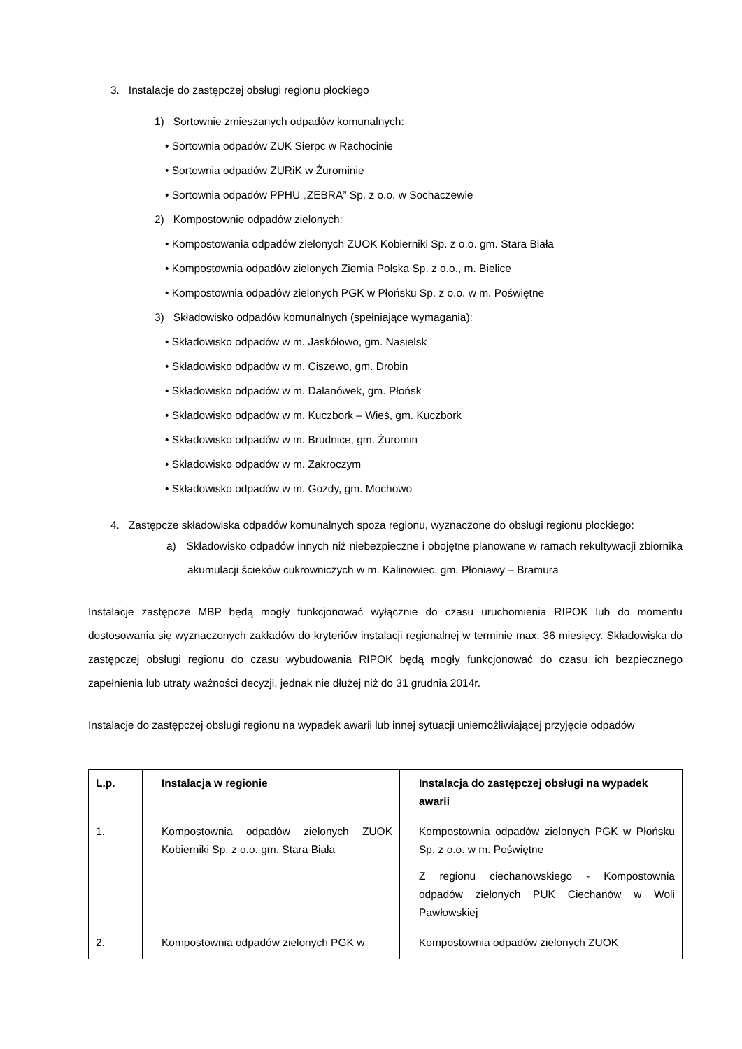3. Instalacje do zastępczej obsługi regionu płockiego
1) Sortownie zmieszanych odpadów komunalnych:
• Sortownia odpadów ZUK Sierpc w Rachocinie
• Sortownia odpadów ZURiK w Żurominie
• Sortownia odpadów PPHU „ZEBRA” Sp. z o.o. w Sochaczewie
2) Kompostownie odpadów zielonych:
• Kompostowania odpadów zielonych ZUOK Kobierniki Sp. z o.o. gm. Stara Biała
• Kompostownia odpadów zielonych Ziemia Polska Sp. z o.o., m. Bielice
• Kompostownia odpadów zielonych PGK w Płońsku Sp. z o.o. w m. Poświętne
3) Składowisko odpadów komunalnych (spełniające wymagania):
• Składowisko odpadów w m. Jaskółowo, gm. Nasielsk
• Składowisko odpadów w m. Ciszewo, gm. Drobin
• Składowisko odpadów w m. Dalanówek, gm. Płońsk
• Składowisko odpadów w m. Kuczbork – Wieś, gm. Kuczbork
• Składowisko odpadów w m. Brudnice, gm. Żuromin
• Składowisko odpadów w m. Zakroczym
• Składowisko odpadów w m. Gozdy, gm. Mochowo
4. Zastępcze składowiska odpadów komunalnych spoza regionu, wyznaczone do obsługi regionu płockiego:
a) Składowisko odpadów innych niż niebezpieczne i obojętne planowane w ramach rekultywacji zbiornika akumulacji ścieków cukrowniczych w m. Kalinowiec, gm. Płoniawy – Bramura
Instalacje zastępcze MBP będą mogły funkcjonować wyłącznie do czasu uruchomienia RIPOK lub do momentu dostosowania się wyznaczonych zakładów do kryteriów instalacji regionalnej w terminie max. 36 miesięcy. Składowiska do zastępczej obsługi regionu do czasu wybudowania RIPOK będą mogły funkcjonować do czasu ich bezpiecznego zapełnienia lub utraty ważności decyzji, jednak nie dłużej niż do 31 grudnia 2014r.
Instalacje do zastępczej obsługi regionu na wypadek awarii lub innej sytuacji uniemożliwiającej przyjęcie odpadów
| L.p. | Instalacja w regionie | Instalacja do zastępczej obsługi na wypadek awarii |
| --- | --- | --- |
| 1. | Kompostownia odpadów zielonych ZUOK Kobierniki Sp. z o.o. gm. Stara Biała | Kompostownia odpadów zielonych PGK w Płońsku Sp. z o.o. w m. Poświętne Z regionu ciechanowskiego - Kompostownia odpadów zielonych PUK Ciechanów w Woli Pawłowskiej |
| 2. | Kompostownia odpadów zielonych PGK w | Kompostownia odpadów zielonych ZUOK |